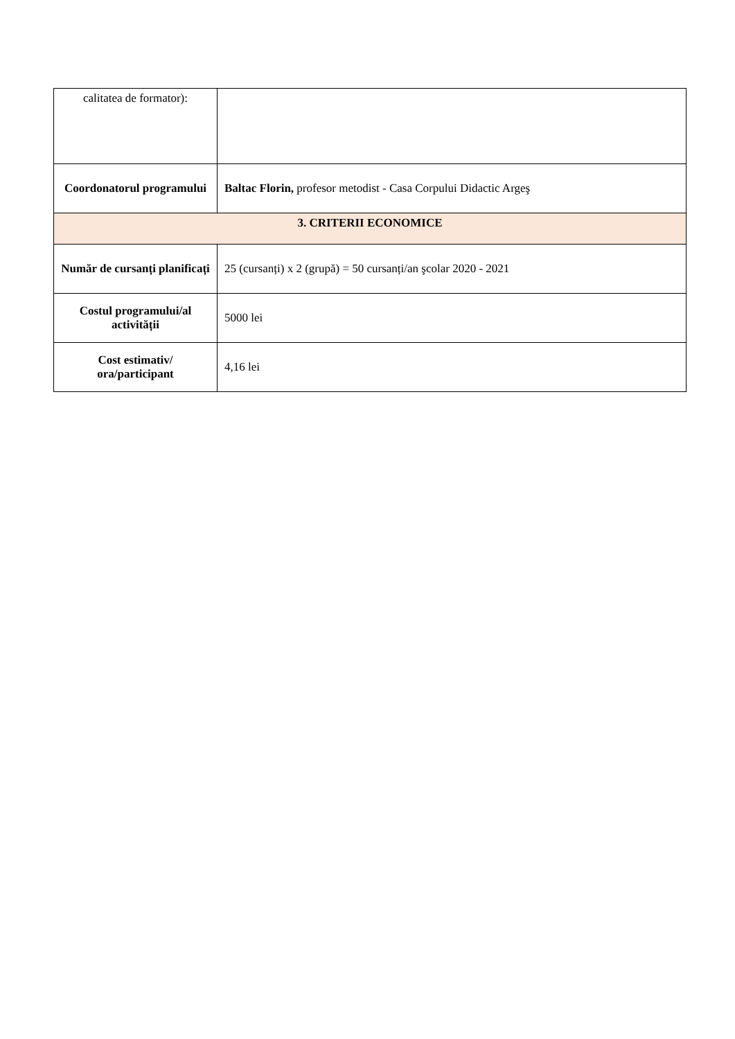| calitatea de formator): | |
| Coordonatorul programului | Baltac Florin, profesor metodist - Casa Corpului Didactic Argeş |
| 3. CRITERII ECONOMICE | |
| Număr de cursanți planificați | 25 (cursanți) x 2 (grupă) = 50 cursanți/an şcolar 2020 - 2021 |
| Costul programului/al activității | 5000 lei |
| Cost estimativ/ ora/participant | 4,16 lei |